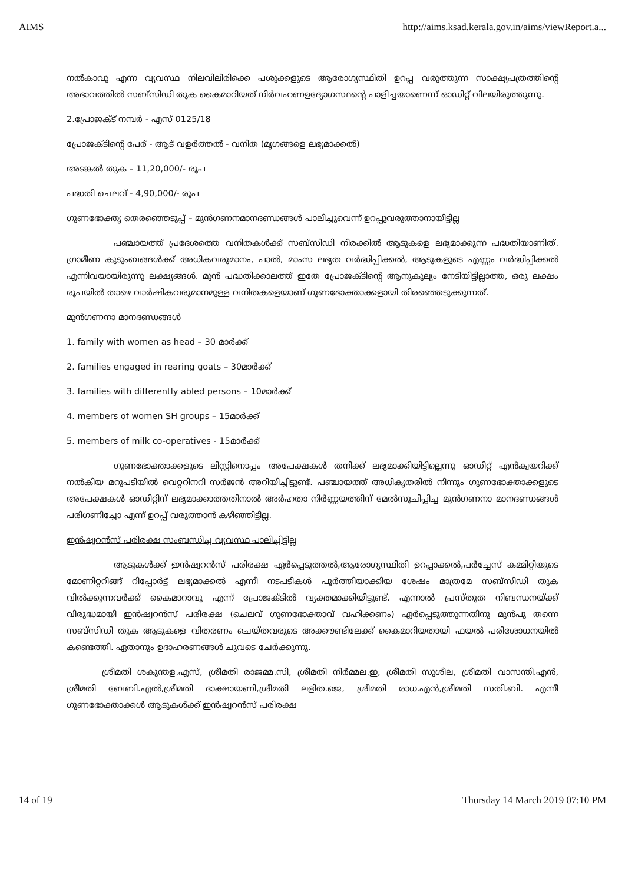AIMS http://aims.ksad.kerala.gov.in/aims/viewReport.a...
നൽകാവൂ എന്ന വ്യവസ്ഥ നിലവിലിരിക്കെ പശുക്കളുടെ ആരോഗ്യസ്ഥിതി ഉറപ്പ വരുത്തുന്ന സാക്ഷ്യപത്രത്തിന്റെ അഭാവത്തിൽ സബ്സിഡി തുക കൈമാറിയത് നിർവഹണഉദ്യോഗസ്ഥന്റെ പാളിച്ചയാണെന്ന് ഓഡിറ്റ് വിലയിരുത്തുന്നു.
2.പ്രോജക്ട് നമ്പർ - എസ് 0125/18
പ്രോജക്ടിന്റെ പേര് - ആട് വളർത്തൽ - വനിത (മൃഗങ്ങളെ ലഭ്യമാക്കൽ)
അടങ്കൽ തുക – 11,20,000/- രൂപ
പദ്ധതി ചെലവ് - 4,90,000/- രൂപ
ഗുണഭോക്തൃ തെരഞ്ഞെടുപ്പ് – മുൻഗണനമാനദണ്ഡങ്ങൾ പാലിച്ചുവെന്ന് ഉറപ്പുവരുത്താനായിട്ടില്ല
പഞ്ചായത്ത് പ്രദേശത്തെ വനിതകൾക്ക് സബ്സിഡി നിരക്കിൽ ആടുകളെ ലഭ്യമാക്കുന്ന പദ്ധതിയാണിത്. ഗ്രാമീണ കുടുംബങ്ങൾക്ക് അധികവരുമാനം, പാൽ, മാംസ ലഭ്യത വർദ്ധിപ്പിക്കൽ, ആടുകളുടെ എണ്ണം വർദ്ധിപ്പിക്കൽ എന്നിവയായിരുന്നു ലക്ഷ്യങ്ങൾ. മുൻ പദ്ധതിക്കാലത്ത് ഇതേ പ്രോജക്ടിന്റെ ആനുകൂല്യം നേടിയിട്ടില്ലാത്ത, ഒരു ലക്ഷം രൂപയിൽ താഴെ വാർഷികവരുമാനമുള്ള വനിതകളെയാണ് ഗുണഭോക്താക്കളായി തിരഞ്ഞെടുക്കുന്നത്.
മുൻഗണനാ മാനദണ്ഡങ്ങൾ
1. family with women as head – 30 മാർക്ക്
2. families engaged in rearing goats – 30മാർക്ക്
3. families with differently abled persons – 10മാർക്ക്
4. members of women SH groups – 15മാർക്ക്
5. members of milk co-operatives - 15മാർക്ക്
ഗുണഭോക്താക്കളുടെ ലിസ്റ്റിനൊപ്പം അപേക്ഷകൾ തനിക്ക് ലഭ്യമാക്കിയിട്ടില്ലെന്നു ഓഡിറ്റ് എൻക്വയറിക്ക് നൽകിയ മറുപടിയിൽ വെറ്ററിനറി സർജൻ അറിയിച്ചിട്ടുണ്ട്. പഞ്ചായത്ത് അധികൃതരിൽ നിന്നും ഗുണഭോക്താക്കളുടെ അപേക്ഷകൾ ഓഡിറ്റിന് ലഭ്യമാക്കാത്തതിനാൽ അർഹതാ നിർണ്ണയത്തിന് മേൽസൂചിപ്പിച്ച മുൻഗണനാ മാനദണ്ഡങ്ങൾ പരിഗണിച്ചോ എന്ന് ഉറപ്പ് വരുത്താൻ കഴിഞ്ഞിട്ടില്ല.
ഇൻഷ്വറൻസ് പരിരക്ഷ സംബന്ധിച്ച വ്യവസ്ഥ പാലിച്ചിട്ടില്ല
ആടുകൾക്ക് ഇൻഷ്വറൻസ് പരിരക്ഷ ഏർപ്പെടുത്തൽ,ആരോഗ്യസ്ഥിതി ഉറപ്പാക്കൽ,പർച്ചേസ് കമ്മിറ്റിയുടെ മോണിറ്ററിങ്ങ് റിപ്പോർട്ട് ലഭ്യമാക്കൽ എന്നീ നടപടികൾ പൂർത്തിയാക്കിയ ശേഷം മാത്രമേ സബ്സിഡി തുക വിൽക്കുന്നവർക്ക് കൈമാറാവൂ എന്ന് പ്രോജക്ടിൽ വ്യക്തമാക്കിയിട്ടുണ്ട്. എന്നാൽ പ്രസ്തുത നിബന്ധനയ്ക്ക് വിരുദ്ധമായി ഇൻഷ്വറൻസ് പരിരക്ഷ (ചെലവ് ഗുണഭോക്താവ് വഹിക്കണം) ഏർപ്പെടുത്തുന്നതിനു മുൻപു തന്നെ സബ്സിഡി തുക ആടുകളെ വിതരണം ചെയ്തവരുടെ അക്കൗണ്ടിലേക്ക് കൈമാറിയതായി ഫയൽ പരിശോധനയിൽ കണ്ടെത്തി. ഏതാനും ഉദാഹരണങ്ങൾ ചുവടെ ചേർക്കുന്നു.
ശ്രീമതി ശകുന്തള.എസ്, ശ്രീമതി രാജമ്മ.സി, ശ്രീമതി നിർമ്മല.ഇ, ശ്രീമതി സുശീല, ശ്രീമതി വാസന്തി.എൻ, ശ്രീമതി ബേബി.എൽ,ശ്രീമതി ദാക്ഷായണി,ശ്രീമതി ലളിത.ജെ, ശ്രീമതി രാധ.എൻ,ശ്രീമതി സതി.ബി. എന്നീ ഗുണഭോക്താക്കൾ ആടുകൾക്ക് ഇൻഷ്വറൻസ് പരിരക്ഷ
14 of 19 Thursday 14 March 2019 07:10 PM